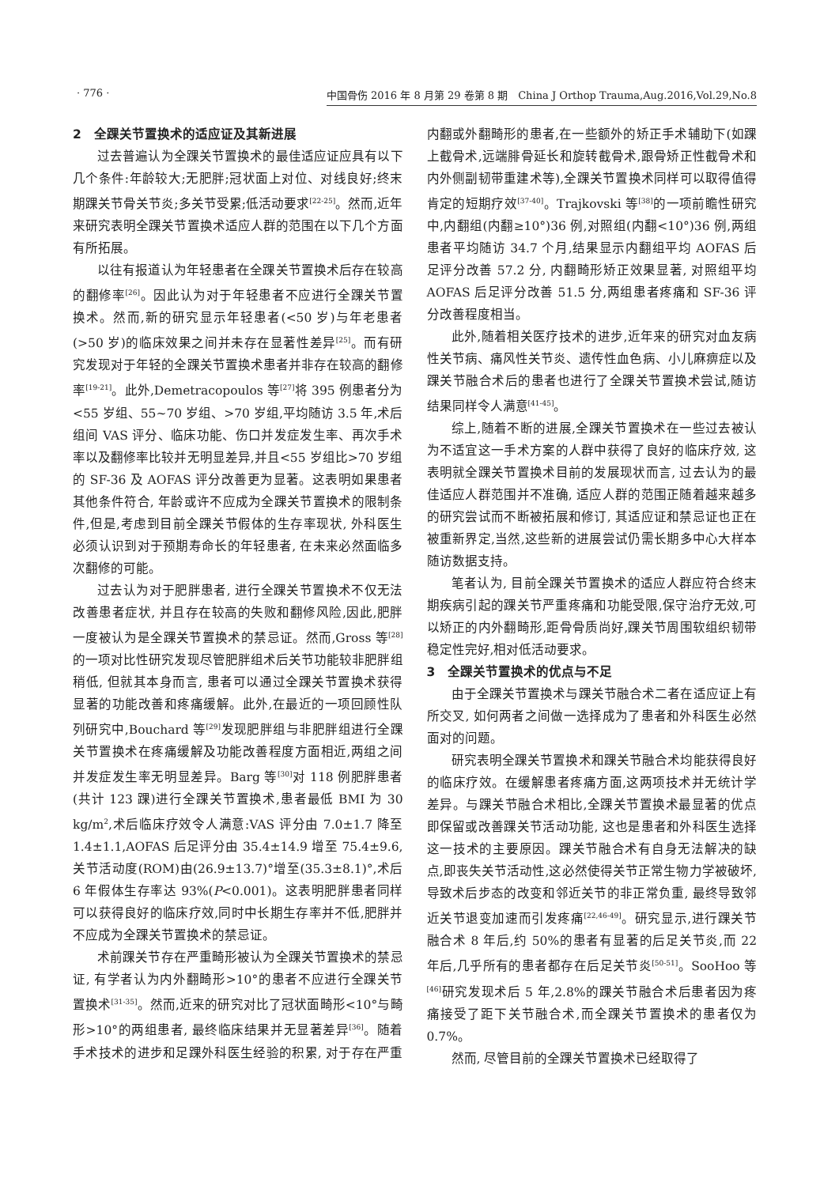· 776 · 中国骨伤 2016 年 8 月第 29 卷第 8 期　China J Orthop Trauma,Aug.2016,Vol.29,No.8
2　全踝关节置换术的适应证及其新进展
过去普遍认为全踝关节置换术的最佳适应证应具有以下几个条件:年龄较大;无肥胖;冠状面上对位、对线良好;终末期踝关节骨关节炎;多关节受累;低活动要求<sup>[22-25]</sup>。然而,近年来研究表明全踝关节置换术适应人群的范围在以下几个方面有所拓展。
以往有报道认为年轻患者在全踝关节置换术后存在较高的翻修率<sup>[26]</sup>。因此认为对于年轻患者不应进行全踝关节置换术。然而,新的研究显示年轻患者(<50 岁)与年老患者(>50 岁)的临床效果之间并未存在显著性差异<sup>[25]</sup>。而有研究发现对于年轻的全踝关节置换术患者并非存在较高的翻修率<sup>[19-21]</sup>。此外,Demetracopoulos 等<sup>[27]</sup>将 395 例患者分为<55 岁组、55~70 岁组、>70 岁组,平均随访 3.5 年,术后组间 VAS 评分、临床功能、伤口并发症发生率、再次手术率以及翻修率比较并无明显差异,并且<55 岁组比>70 岁组的 SF-36 及 AOFAS 评分改善更为显著。这表明如果患者其他条件符合, 年龄或许不应成为全踝关节置换术的限制条件,但是,考虑到目前全踝关节假体的生存率现状, 外科医生必须认识到对于预期寿命长的年轻患者, 在未来必然面临多次翻修的可能。
过去认为对于肥胖患者, 进行全踝关节置换术不仅无法改善患者症状, 并且存在较高的失败和翻修风险,因此,肥胖一度被认为是全踝关节置换术的禁忌证。然而,Gross 等<sup>[28]</sup>的一项对比性研究发现尽管肥胖组术后关节功能较非肥胖组稍低, 但就其本身而言, 患者可以通过全踝关节置换术获得显著的功能改善和疼痛缓解。此外,在最近的一项回顾性队列研究中,Bouchard 等<sup>[29]</sup>发现肥胖组与非肥胖组进行全踝关节置换术在疼痛缓解及功能改善程度方面相近,两组之间并发症发生率无明显差异。Barg 等<sup>[30]</sup>对 118 例肥胖患者(共计 123 踝)进行全踝关节置换术,患者最低 BMI 为 30 kg/m<sup>2</sup>,术后临床疗效令人满意:VAS 评分由 7.0±1.7 降至 1.4±1.1,AOFAS 后足评分由 35.4±14.9 增至 75.4±9.6,关节活动度(ROM)由(26.9±13.7)°增至(35.3±8.1)°,术后 6 年假体生存率达 93%(P<0.001)。这表明肥胖患者同样可以获得良好的临床疗效,同时中长期生存率并不低,肥胖并不应成为全踝关节置换术的禁忌证。
术前踝关节存在严重畸形被认为全踝关节置换术的禁忌证, 有学者认为内外翻畸形>10°的患者不应进行全踝关节置换术<sup>[31-35]</sup>。然而,近来的研究对比了冠状面畸形<10°与畸形>10°的两组患者, 最终临床结果并无显著差异<sup>[36]</sup>。随着手术技术的进步和足踝外科医生经验的积累, 对于存在严重内翻或外翻畸形的患者,在一些额外的矫正手术辅助下(如踝上截骨术,远端腓骨延长和旋转截骨术,跟骨矫正性截骨术和内外侧副韧带重建术等),全踝关节置换术同样可以取得值得肯定的短期疗效<sup>[37-40]</sup>。Trajkovski 等<sup>[38]</sup>的一项前瞻性研究中,内翻组(内翻≥10°)36 例,对照组(内翻<10°)36 例,两组患者平均随访 34.7 个月,结果显示内翻组平均 AOFAS 后足评分改善 57.2 分, 内翻畸形矫正效果显著, 对照组平均 AOFAS 后足评分改善 51.5 分,两组患者疼痛和 SF-36 评分改善程度相当。
此外,随着相关医疗技术的进步,近年来的研究对血友病性关节病、痛风性关节炎、遗传性血色病、小儿麻痹症以及踝关节融合术后的患者也进行了全踝关节置换术尝试,随访结果同样令人满意<sup>[41-45]</sup>。
综上,随着不断的进展,全踝关节置换术在一些过去被认为不适宜这一手术方案的人群中获得了良好的临床疗效, 这表明就全踝关节置换术目前的发展现状而言, 过去认为的最佳适应人群范围并不准确, 适应人群的范围正随着越来越多的研究尝试而不断被拓展和修订, 其适应证和禁忌证也正在被重新界定,当然,这些新的进展尝试仍需长期多中心大样本随访数据支持。
笔者认为, 目前全踝关节置换术的适应人群应符合终末期疾病引起的踝关节严重疼痛和功能受限,保守治疗无效,可以矫正的内外翻畸形,距骨骨质尚好,踝关节周围软组织韧带稳定性完好,相对低活动要求。
3　全踝关节置换术的优点与不足
由于全踝关节置换术与踝关节融合术二者在适应证上有所交叉, 如何两者之间做一选择成为了患者和外科医生必然面对的问题。
研究表明全踝关节置换术和踝关节融合术均能获得良好的临床疗效。在缓解患者疼痛方面,这两项技术并无统计学差异。与踝关节融合术相比,全踝关节置换术最显著的优点即保留或改善踝关节活动功能, 这也是患者和外科医生选择这一技术的主要原因。踝关节融合术有自身无法解决的缺点,即丧失关节活动性,这必然使得关节正常生物力学被破坏,导致术后步态的改变和邻近关节的非正常负重, 最终导致邻近关节退变加速而引发疼痛<sup>[22,46-49]</sup>。研究显示,进行踝关节融合术 8 年后,约 50%的患者有显著的后足关节炎,而 22 年后,几乎所有的患者都存在后足关节炎<sup>[50-51]</sup>。SooHoo 等<sup>[46]</sup>研究发现术后 5 年,2.8%的踝关节融合术后患者因为疼痛接受了距下关节融合术,而全踝关节置换术的患者仅为 0.7%。
然而, 尽管目前的全踝关节置换术已经取得了